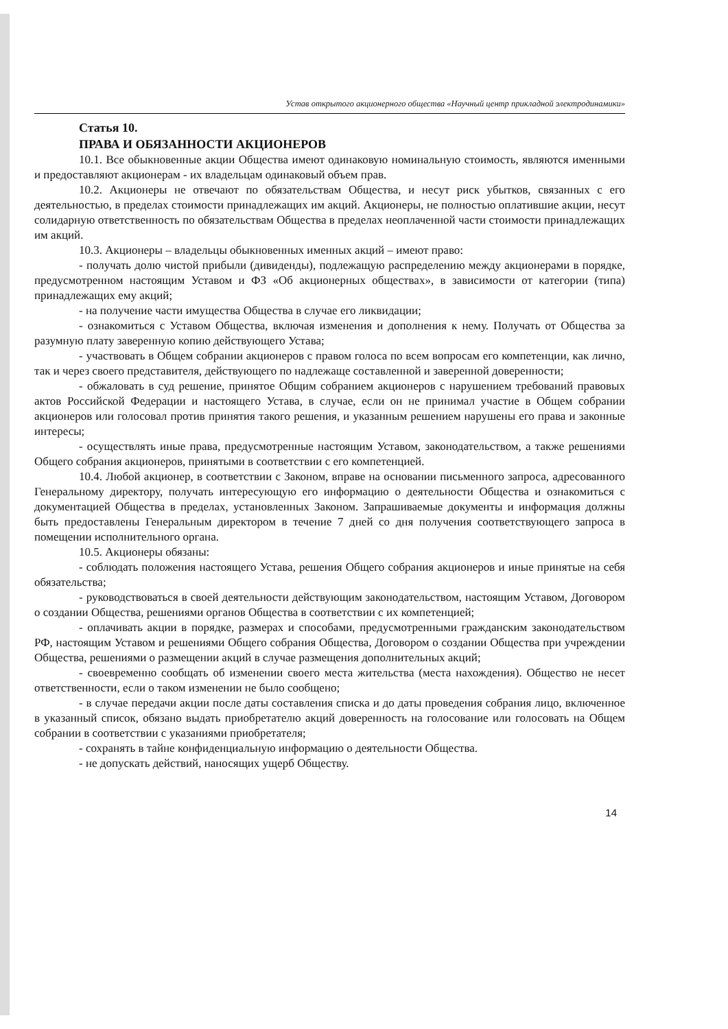Устав открытого акционерного общества «Научный центр прикладной электродинамики»
Статья 10.
ПРАВА И ОБЯЗАННОСТИ АКЦИОНЕРОВ
10.1. Все обыкновенные акции Общества имеют одинаковую номинальную стоимость, являются именными и предоставляют акционерам - их владельцам одинаковый объем прав.
10.2. Акционеры не отвечают по обязательствам Общества, и несут риск убытков, связанных с его деятельностью, в пределах стоимости принадлежащих им акций. Акционеры, не полностью оплатившие акции, несут солидарную ответственность по обязательствам Общества в пределах неоплаченной части стоимости принадлежащих им акций.
10.3. Акционеры – владельцы обыкновенных именных акций – имеют право:
- получать долю чистой прибыли (дивиденды), подлежащую распределению между акционерами в порядке, предусмотренном настоящим Уставом и ФЗ «Об акционерных обществах», в зависимости от категории (типа) принадлежащих ему акций;
- на получение части имущества Общества в случае его ликвидации;
- ознакомиться с Уставом Общества, включая изменения и дополнения к нему. Получать от Общества за разумную плату заверенную копию действующего Устава;
- участвовать в Общем собрании акционеров с правом голоса по всем вопросам его компетенции, как лично, так и через своего представителя, действующего по надлежаще составленной и заверенной доверенности;
- обжаловать в суд решение, принятое Общим собранием акционеров с нарушением требований правовых актов Российской Федерации и настоящего Устава, в случае, если он не принимал участие в Общем собрании акционеров или голосовал против принятия такого решения, и указанным решением нарушены его права и законные интересы;
- осуществлять иные права, предусмотренные настоящим Уставом, законодательством, а также решениями Общего собрания акционеров, принятыми в соответствии с его компетенцией.
10.4. Любой акционер, в соответствии с Законом, вправе на основании письменного запроса, адресованного Генеральному директору, получать интересующую его информацию о деятельности Общества и ознакомиться с документацией Общества в пределах, установленных Законом. Запрашиваемые документы и информация должны быть предоставлены Генеральным директором в течение 7 дней со дня получения соответствующего запроса в помещении исполнительного органа.
10.5. Акционеры обязаны:
- соблюдать положения настоящего Устава, решения Общего собрания акционеров и иные принятые на себя обязательства;
- руководствоваться в своей деятельности действующим законодательством, настоящим Уставом, Договором о создании Общества, решениями органов Общества в соответствии с их компетенцией;
- оплачивать акции в порядке, размерах и способами, предусмотренными гражданским законодательством РФ, настоящим Уставом и решениями Общего собрания Общества, Договором о создании Общества при учреждении Общества, решениями о размещении акций в случае размещения дополнительных акций;
- своевременно сообщать об изменении своего места жительства (места нахождения). Общество не несет ответственности, если о таком изменении не было сообщено;
- в случае передачи акции после даты составления списка и до даты проведения собрания лицо, включенное в указанный список, обязано выдать приобретателю акций доверенность на голосование или голосовать на Общем собрании в соответствии с указаниями приобретателя;
- сохранять в тайне конфиденциальную информацию о деятельности Общества.
- не допускать действий, наносящих ущерб Обществу.
14